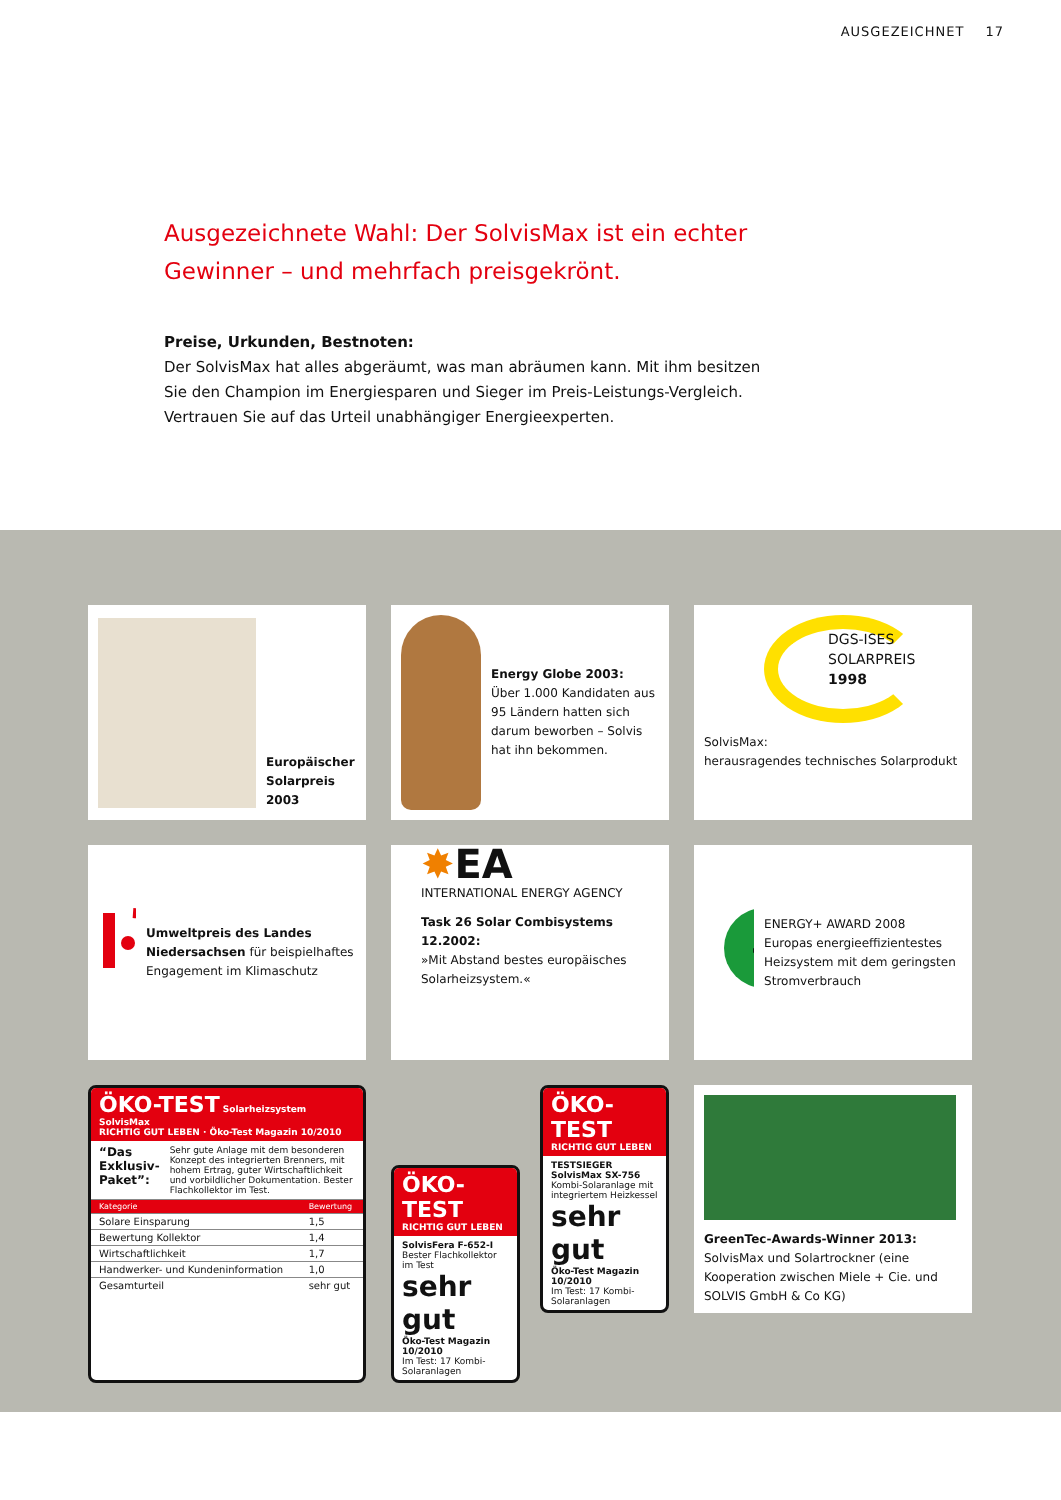AUSGEZEICHNET 17
Ausgezeichnete Wahl: Der SolvisMax ist ein echter Gewinner – und mehrfach preisgekrönt.
Preise, Urkunden, Bestnoten:
Der SolvisMax hat alles abgeräumt, was man abräumen kann. Mit ihm besitzen Sie den Champion im Energiesparen und Sieger im Preis-Leistungs-Vergleich. Vertrauen Sie auf das Urteil unabhängiger Energieexperten.
Europäischer Solarpreis 2003
Energy Globe 2003:
Über 1.000 Kandidaten aus 95 Ländern hatten sich darum beworben – Solvis hat ihn bekommen.
DGS-ISES
SOLARPREIS
1998
SolvisMax:
herausragendes technisches Solarprodukt
Umweltpreis des Landes Niedersachsen für beispielhaftes Engagement im Klimaschutz
✸EA
INTERNATIONAL ENERGY AGENCY
Task 26 Solar Combisystems 12.2002:
»Mit Abstand bestes europäisches Solarheizsystem.«
+
ENERGY+ AWARD 2008
Europas energieeffizientestes Heizsystem mit dem geringsten Stromverbrauch
ÖKO-TEST Solarheizsystem SolvisMax
RICHTIG GUT LEBEN · Öko-Test Magazin 10/2010
“Das Exklusiv-Paket”: Sehr gute Anlage mit dem besonderen Konzept des integrierten Brenners, mit hohem Ertrag, guter Wirtschaftlichkeit und vorbildlicher Dokumentation. Bester Flachkollektor im Test.
| Kategorie | Bewertung |
| --- | --- |
| Solare Einsparung | 1,5 |
| Bewertung Kollektor | 1,4 |
| Wirtschaftlichkeit | 1,7 |
| Handwerker- und Kundeninformation | 1,0 |
| Gesamturteil | sehr gut |
ÖKO-TEST
RICHTIG GUT LEBEN
SolvisFera F-652-I
Bester Flachkollektor im Test
sehr gut
Öko-Test Magazin 10/2010
Im Test: 17 Kombi-Solaranlagen
ÖKO-TEST
RICHTIG GUT LEBEN
TESTSIEGER
SolvisMax SX-756
Kombi-Solaranlage mit integriertem Heizkessel
sehr gut
Öko-Test Magazin 10/2010
Im Test: 17 Kombi-Solaranlagen
GreenTec-Awards-Winner 2013:
SolvisMax und Solartrockner (eine Kooperation zwischen Miele + Cie. und SOLVIS GmbH & Co KG)